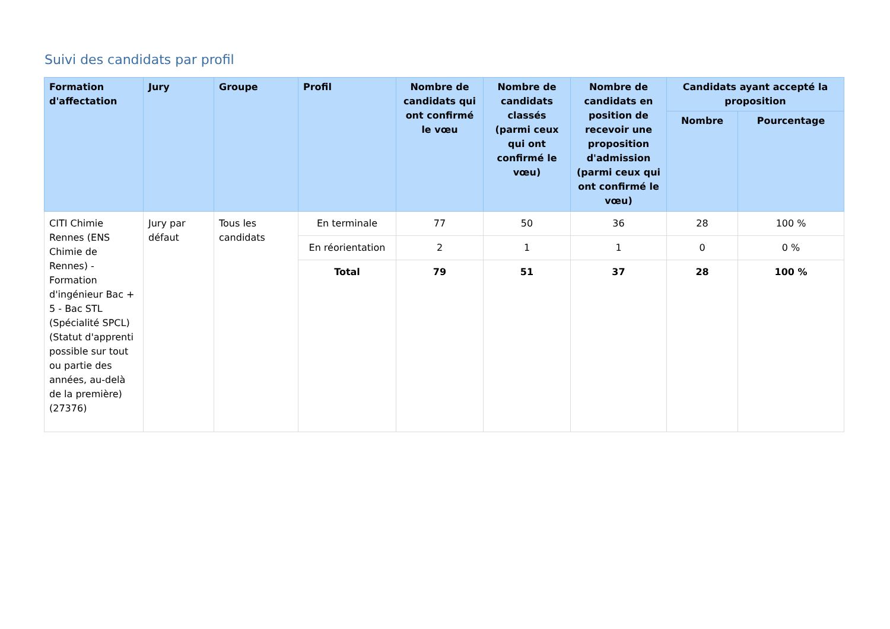Suivi des candidats par profil
| Formation d'affectation | Jury | Groupe | Profil | Nombre de candidats qui ont confirmé le vœu | Nombre de candidats classés (parmi ceux qui ont confirmé le vœu) | Nombre de candidats en position de recevoir une proposition d'admission (parmi ceux qui ont confirmé le vœu) | Candidats ayant accepté la proposition | |
| --- | --- | --- | --- | --- | --- | --- | --- | --- |
| | | | | | | | Nombre | Pourcentage |
| CITI Chimie Rennes (ENS Chimie de Rennes) - Formation d'ingénieur Bac + 5 - Bac STL (Spécialité SPCL) (Statut d'apprenti possible sur tout ou partie des années, au-delà de la première) (27376) | Jury par défaut | Tous les candidats | En terminale | 77 | 50 | 36 | 28 | 100 % |
| | | | En réorientation | 2 | 1 | 1 | 0 | 0 % |
| | | | Total | 79 | 51 | 37 | 28 | 100 % |